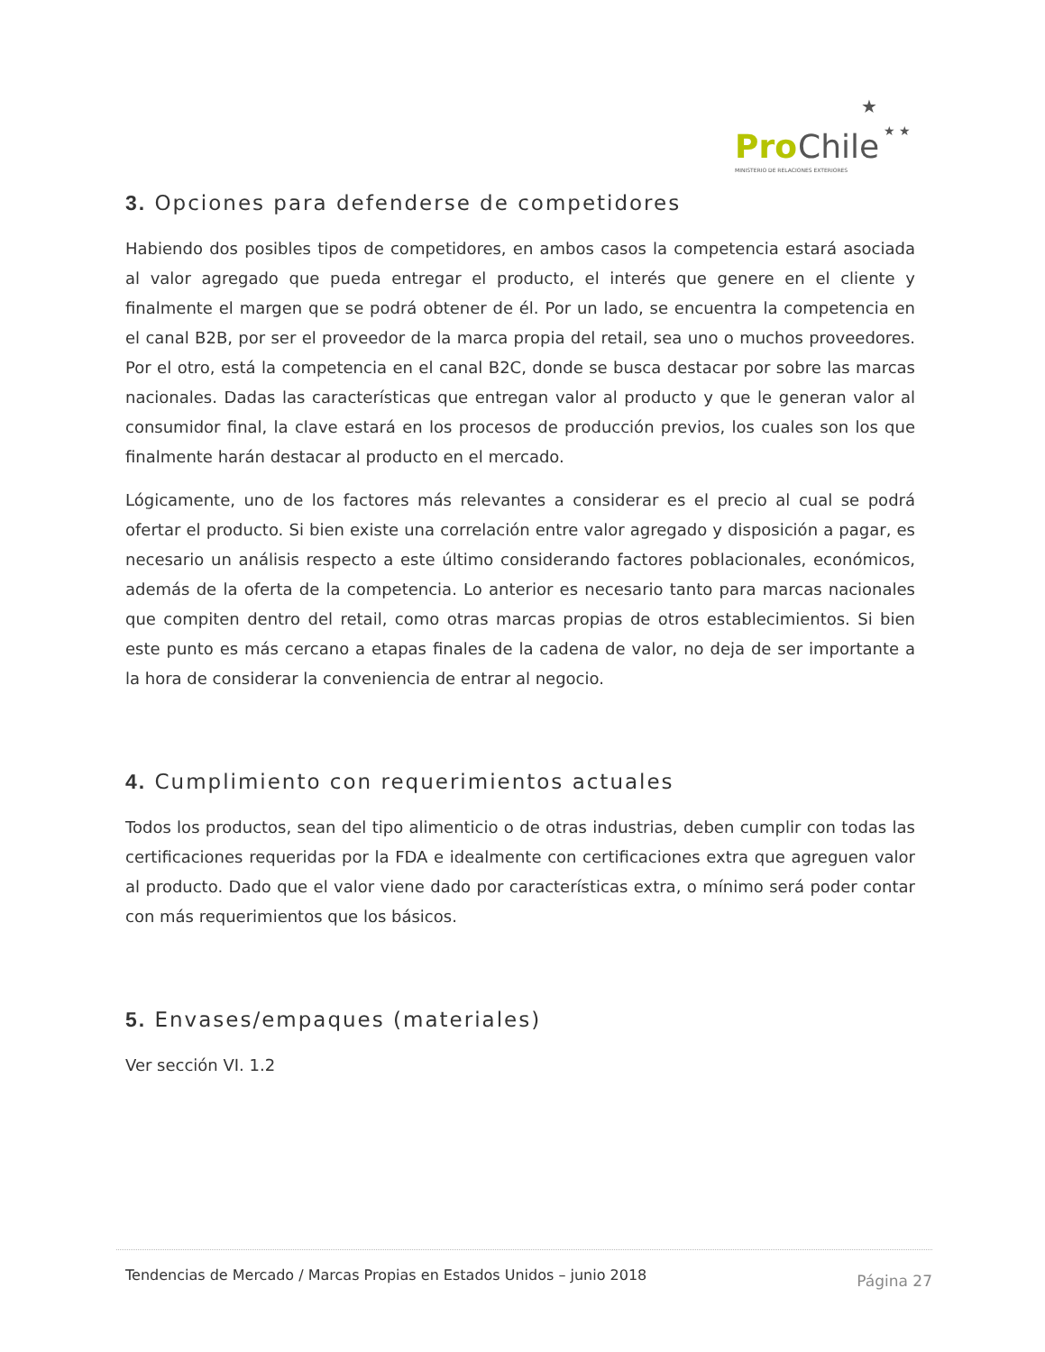Pro
Chile
MINISTERIO DE RELACIONES EXTERIORES
★
★ ★
3. Opciones para defenderse de competidores
Habiendo dos posibles tipos de competidores, en ambos casos la competencia estará asociada al valor agregado que pueda entregar el producto, el interés que genere en el cliente y finalmente el margen que se podrá obtener de él. Por un lado, se encuentra la competencia en el canal B2B, por ser el proveedor de la marca propia del retail, sea uno o muchos proveedores. Por el otro, está la competencia en el canal B2C, donde se busca destacar por sobre las marcas nacionales. Dadas las características que entregan valor al producto y que le generan valor al consumidor final, la clave estará en los procesos de producción previos, los cuales son los que finalmente harán destacar al producto en el mercado.
Lógicamente, uno de los factores más relevantes a considerar es el precio al cual se podrá ofertar el producto. Si bien existe una correlación entre valor agregado y disposición a pagar, es necesario un análisis respecto a este último considerando factores poblacionales, económicos, además de la oferta de la competencia. Lo anterior es necesario tanto para marcas nacionales que compiten dentro del retail, como otras marcas propias de otros establecimientos. Si bien este punto es más cercano a etapas finales de la cadena de valor, no deja de ser importante a la hora de considerar la conveniencia de entrar al negocio.
4. Cumplimiento con requerimientos actuales
Todos los productos, sean del tipo alimenticio o de otras industrias, deben cumplir con todas las certificaciones requeridas por la FDA e idealmente con certificaciones extra que agreguen valor al producto. Dado que el valor viene dado por características extra, o mínimo será poder contar con más requerimientos que los básicos.
5. Envases/empaques (materiales)
Ver sección VI. 1.2
Tendencias de Mercado / Marcas Propias en Estados Unidos – junio 2018 Página 27